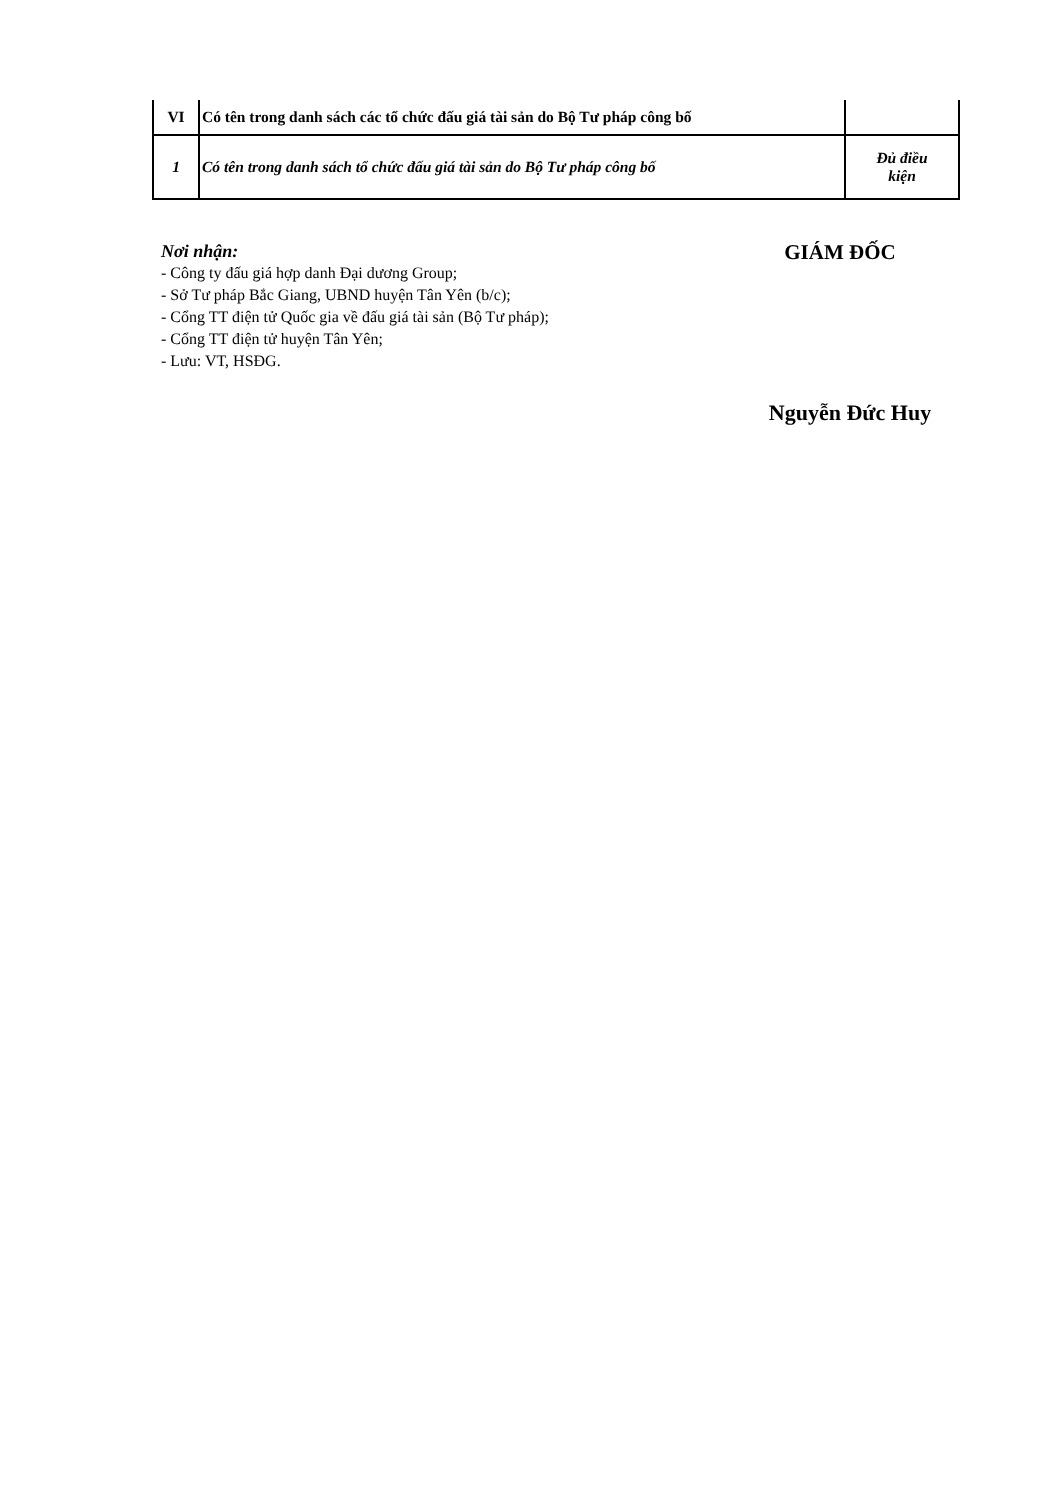| VI | Có tên trong danh sách các tổ chức đấu giá tài sản do Bộ Tư pháp công bố | |
| 1 | Có tên trong danh sách tổ chức đấu giá tài sản do Bộ Tư pháp công bố | Đủ điều kiện |
Nơi nhận:
- Công ty đấu giá hợp danh Đại dương Group;
- Sở Tư pháp Bắc Giang, UBND huyện Tân Yên (b/c);
- Cổng TT điện tử Quốc gia về đấu giá tài sản (Bộ Tư pháp);
- Cổng TT điện tử huyện Tân Yên;
- Lưu: VT, HSĐG.
GIÁM ĐỐC
Nguyễn Đức Huy